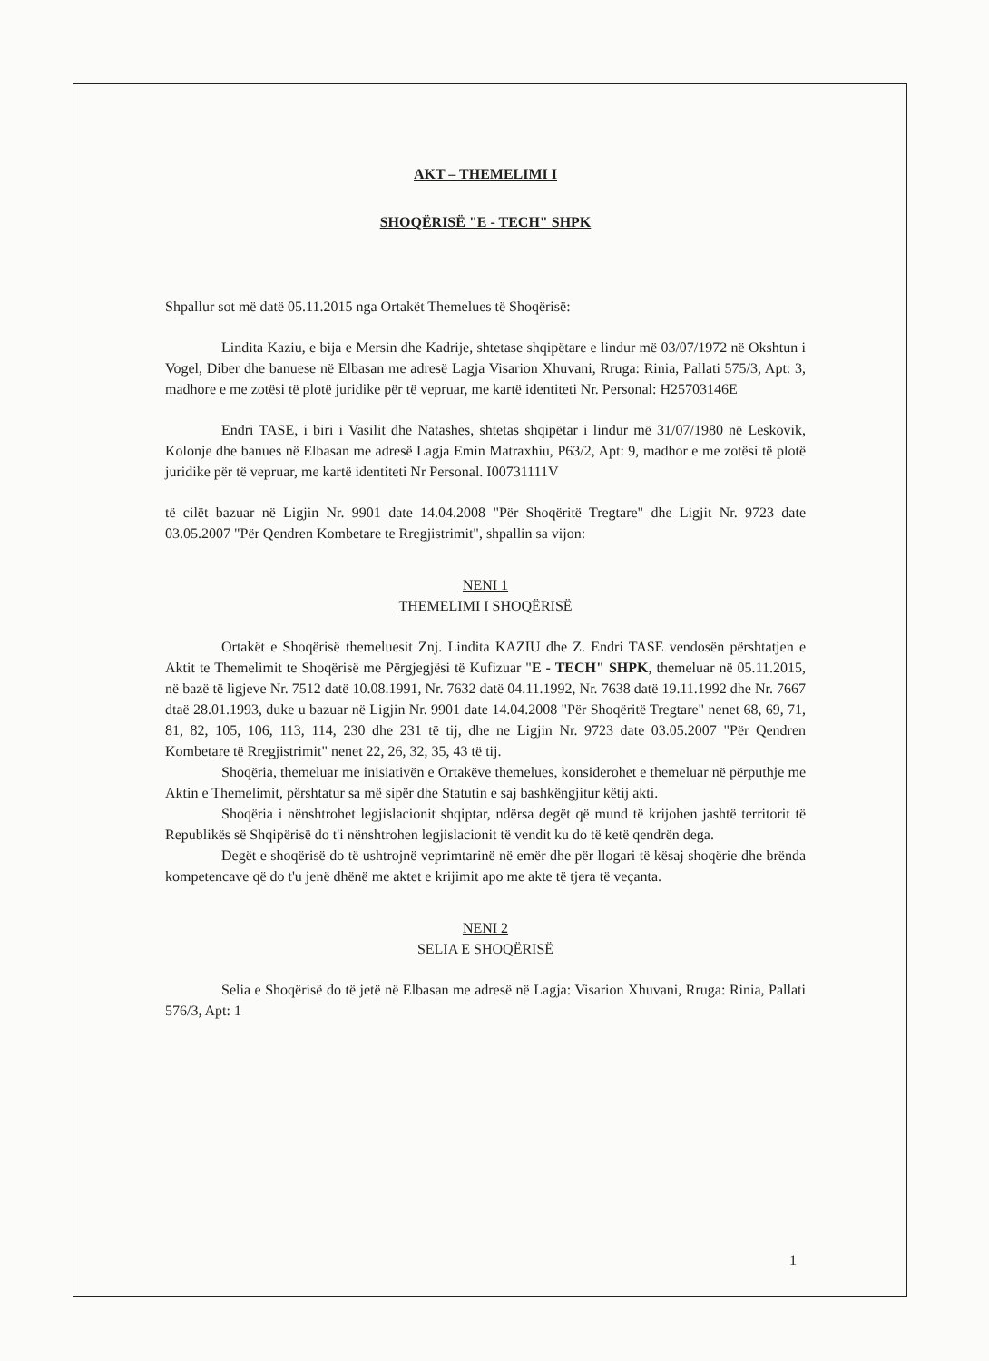AKT – THEMELIMI I
SHOQËRISË "E - TECH" SHPK
Shpallur sot më datë 05.11.2015 nga Ortakët Themelues të Shoqërisë:
Lindita Kaziu, e bija e Mersin dhe Kadrije, shtetase shqipëtare e lindur më 03/07/1972 në Okshtun i Vogel, Diber dhe banuese në Elbasan me adresë Lagja Visarion Xhuvani, Rruga: Rinia, Pallati 575/3, Apt: 3, madhore e me zotësi të plotë juridike për të vepruar, me kartë identiteti Nr. Personal: H25703146E
Endri TASE, i biri i Vasilit dhe Natashes, shtetas shqipëtar i lindur më 31/07/1980 në Leskovik, Kolonje dhe banues në Elbasan me adresë Lagja Emin Matraxhiu, P63/2, Apt: 9, madhor e me zotësi të plotë juridike për të vepruar, me kartë identiteti Nr Personal. I00731111V
të cilët bazuar në Ligjin Nr. 9901 date 14.04.2008 "Për Shoqëritë Tregtare" dhe Ligjit Nr. 9723 date 03.05.2007 "Për Qendren Kombetare te Rregjistrimit", shpallin sa vijon:
NENI 1
THEMELIMI I SHOQËRISË
Ortakët e Shoqërisë themeluesit Znj. Lindita KAZIU dhe Z. Endri TASE vendosën përshtatjen e Aktit te Themelimit te Shoqërisë me Përgjegjësi të Kufizuar "E - TECH" SHPK, themeluar në 05.11.2015, në bazë të ligjeve Nr. 7512 datë 10.08.1991, Nr. 7632 datë 04.11.1992, Nr. 7638 datë 19.11.1992 dhe Nr. 7667 dtaë 28.01.1993, duke u bazuar në Ligjin Nr. 9901 date 14.04.2008 "Për Shoqëritë Tregtare" nenet 68, 69, 71, 81, 82, 105, 106, 113, 114, 230 dhe 231 të tij, dhe ne Ligjin Nr. 9723 date 03.05.2007 "Për Qendren Kombetare të Rregjistrimit" nenet 22, 26, 32, 35, 43 të tij.
Shoqëria, themeluar me inisiativën e Ortakëve themelues, konsiderohet e themeluar në përputhje me Aktin e Themelimit, përshtatur sa më sipër dhe Statutin e saj bashkëngjitur këtij akti.
Shoqëria i nënshtrohet legjislacionit shqiptar, ndërsa degët që mund të krijohen jashtë territorit të Republikës së Shqipërisë do t'i nënshtrohen legjislacionit të vendit ku do të ketë qendrën dega.
Degët e shoqërisë do të ushtrojnë veprimtarinë në emër dhe për llogari të kësaj shoqërie dhe brënda kompetencave që do t'u jenë dhënë me aktet e krijimit apo me akte të tjera të veçanta.
NENI 2
SELIA E SHOQËRISË
Selia e Shoqërisë do të jetë në Elbasan me adresë në Lagja: Visarion Xhuvani, Rruga: Rinia, Pallati 576/3, Apt: 1
1